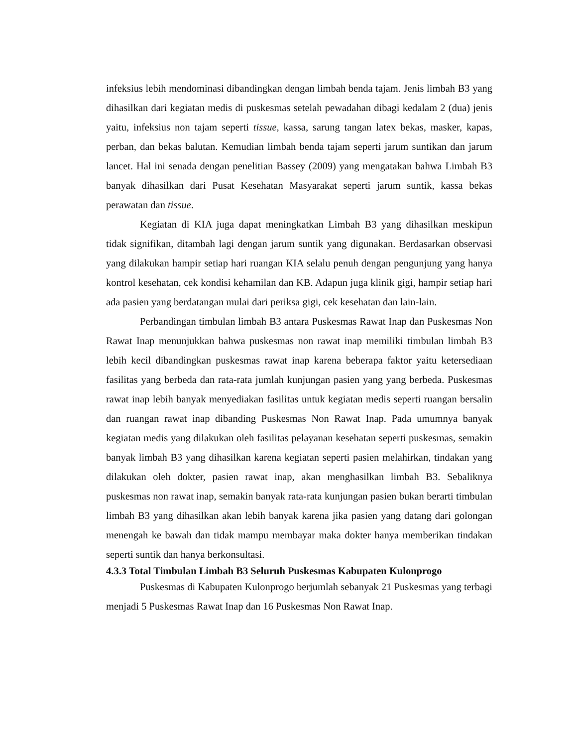infeksius lebih mendominasi dibandingkan dengan limbah benda tajam. Jenis limbah B3 yang dihasilkan dari kegiatan medis di puskesmas setelah pewadahan dibagi kedalam 2 (dua) jenis yaitu, infeksius non tajam seperti tissue, kassa, sarung tangan latex bekas, masker, kapas, perban, dan bekas balutan. Kemudian limbah benda tajam seperti jarum suntikan dan jarum lancet. Hal ini senada dengan penelitian Bassey (2009) yang mengatakan bahwa Limbah B3 banyak dihasilkan dari Pusat Kesehatan Masyarakat seperti jarum suntik, kassa bekas perawatan dan tissue.
Kegiatan di KIA juga dapat meningkatkan Limbah B3 yang dihasilkan meskipun tidak signifikan, ditambah lagi dengan jarum suntik yang digunakan. Berdasarkan observasi yang dilakukan hampir setiap hari ruangan KIA selalu penuh dengan pengunjung yang hanya kontrol kesehatan, cek kondisi kehamilan dan KB. Adapun juga klinik gigi, hampir setiap hari ada pasien yang berdatangan mulai dari periksa gigi, cek kesehatan dan lain-lain.
Perbandingan timbulan limbah B3 antara Puskesmas Rawat Inap dan Puskesmas Non Rawat Inap menunjukkan bahwa puskesmas non rawat inap memiliki timbulan limbah B3 lebih kecil dibandingkan puskesmas rawat inap karena beberapa faktor yaitu ketersediaan fasilitas yang berbeda dan rata-rata jumlah kunjungan pasien yang yang berbeda. Puskesmas rawat inap lebih banyak menyediakan fasilitas untuk kegiatan medis seperti ruangan bersalin dan ruangan rawat inap dibanding Puskesmas Non Rawat Inap. Pada umumnya banyak kegiatan medis yang dilakukan oleh fasilitas pelayanan kesehatan seperti puskesmas, semakin banyak limbah B3 yang dihasilkan karena kegiatan seperti pasien melahirkan, tindakan yang dilakukan oleh dokter, pasien rawat inap, akan menghasilkan limbah B3. Sebaliknya puskesmas non rawat inap, semakin banyak rata-rata kunjungan pasien bukan berarti timbulan limbah B3 yang dihasilkan akan lebih banyak karena jika pasien yang datang dari golongan menengah ke bawah dan tidak mampu membayar maka dokter hanya memberikan tindakan seperti suntik dan hanya berkonsultasi.
4.3.3 Total Timbulan Limbah B3 Seluruh Puskesmas Kabupaten Kulonprogo
Puskesmas di Kabupaten Kulonprogo berjumlah sebanyak 21 Puskesmas yang terbagi menjadi 5 Puskesmas Rawat Inap dan 16 Puskesmas Non Rawat Inap.